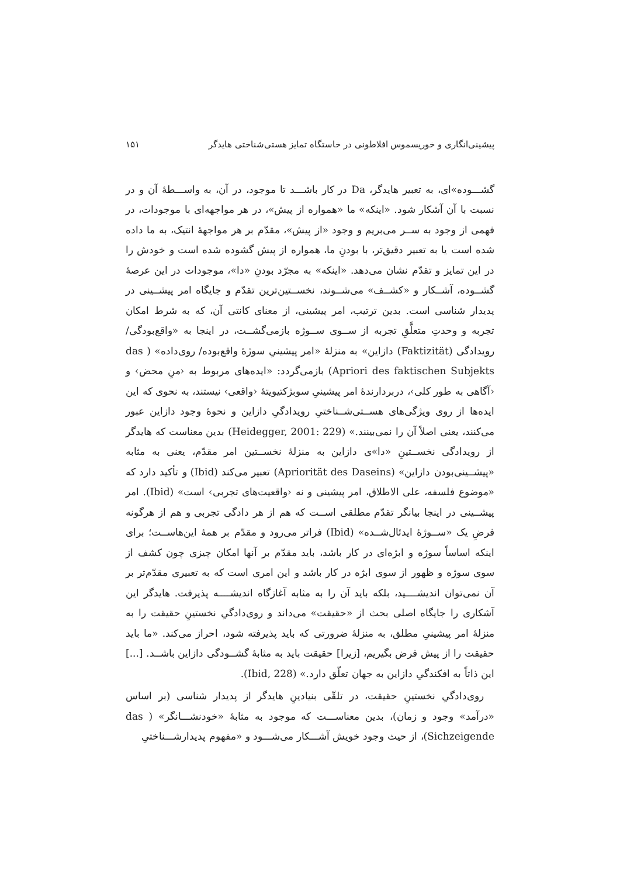پیشینی‌انگاری و خوریسموس افلاطونی در خاستگاه تمایز هستی‌شناختی هایدگر ۱۵۱
گشـــوده»ای، به تعبیر هایدگر، Da در کار باشـــد تا موجود، در آن، به واســـطهٔ آن و در نسبت با آن آشکار شود. «اینکه» ما «همواره از پیش»، در هر مواجهه‌ای با موجودات، در فهمی از وجود به ســر می‌بریم و وجود «از پیش»، مقدّم بر هر مواجههٔ انتیک، به ما داده شده است یا به تعبیر دقیق‌تر، با بودنِ ما، همواره از پیش گشوده شده است و خودش را در این تمایز و تقدّم نشان می‌دهد. «اینکه» به مجرّد بودنِ «دا»، موجودات در این عرصهٔ گشــوده، آشــکار و «کشــف» می‌شــوند، نخســتین‌ترین تقدّم و جایگاه امر پیشــینی در پدیدار شناسی است. بدین ترتیب، امر پیشینی، از معنای کانتی آن، که به شرط امکان تجربه و وحدتِ متعلَّقِ تجربه از ســوی ســوژه بازمی‌گشــت، در اینجا به «واقع‌بودگی/ رویدادگی (Faktizität) دازاین» به منزلهٔ «امر پیشینیِ سوژهٔ واقع‌بوده/ روی‌داده» ( das Apriori des faktischen Subjekts) بازمی‌گردد: «ایده‌های مربوط به ‹منِ محض› و ‹آگاهی به طور کلی›، دربردارندهٔ امر پیشینیِ سوبژکتیویتهٔ ‹واقعی› نیستند، به نحوی که این ایده‌ها از روی ویژگی‌های هســتی‌شــناختیِ رویدادگیِ دازاین و نحوهٔ وجود دازاین عبور می‌کنند، یعنی اصلاً آن را نمی‌بینند.» (Heidegger, 2001: 229) بدین معناست که هایدگر از رویدادگی نخســتینِ «دا»ی دازاین به منزلهٔ نخســتین امر مقدّم، یعنی به مثابه «پیشــینی‌بودن دازاین» (Apriorität des Daseins) تعبیر می‌کند (Ibid) و تأکید دارد که «موضوع فلسفه، علی الاطلاق، امر پیشینی و نه ‹واقعیت‌های تجربی› است» (Ibid). امر پیشــینی در اینجا بیانگر تقدّم مطلقی اســت که هم از هر دادگی تجربی و هم از هرگونه فرضِ یک «ســوژهٔ ایدئال‌شــده» (Ibid) فراتر می‌رود و مقدّم بر همهٔ این‌هاســت؛ برای اینکه اساساً سوژه و ابژه‌ای در کار باشد، باید مقدّم بر آنها امکان چیزی چون کشف از سوی سوژه و ظهور از سوی ابژه در کار باشد و این امری است که به تعبیری مقدّم‌تر بر آن نمی‌توان اندیشــــید، بلکه باید آن را به مثابه آغازگاه اندیشــــه پذیرفت. هایدگر این آشکاری را جایگاه اصلی بحث از «حقیقت» می‌داند و روی‌دادگیِ نخستینِ حقیقت را به منزلهٔ امر پیشینیِ مطلق، به منزلهٔ ضرورتی که باید پذیرفته شود، احراز می‌کند. «ما باید حقیقت را از پیش فرض بگیریم، [زیرا] حقیقت باید به مثابهٔ گشــودگی دازاین باشــد. [...] این ذاتاً به افکندگیِ دازاین به جهان تعلّق دارد.» (Ibid, 228).
روی‌دادگیِ نخستینِ حقیقت، در تلقّی بنیادینِ هایدگر از پدیدار شناسی (بر اساس «درآمد» وجود و زمان)، بدین معناســـت که موجود به مثابهٔ «خودنشـــانگر» ( das Sichzeigende)، از حیث وجود خویش آشـــکار می‌شـــود و «مفهوم پدیدارشـــناختیِ